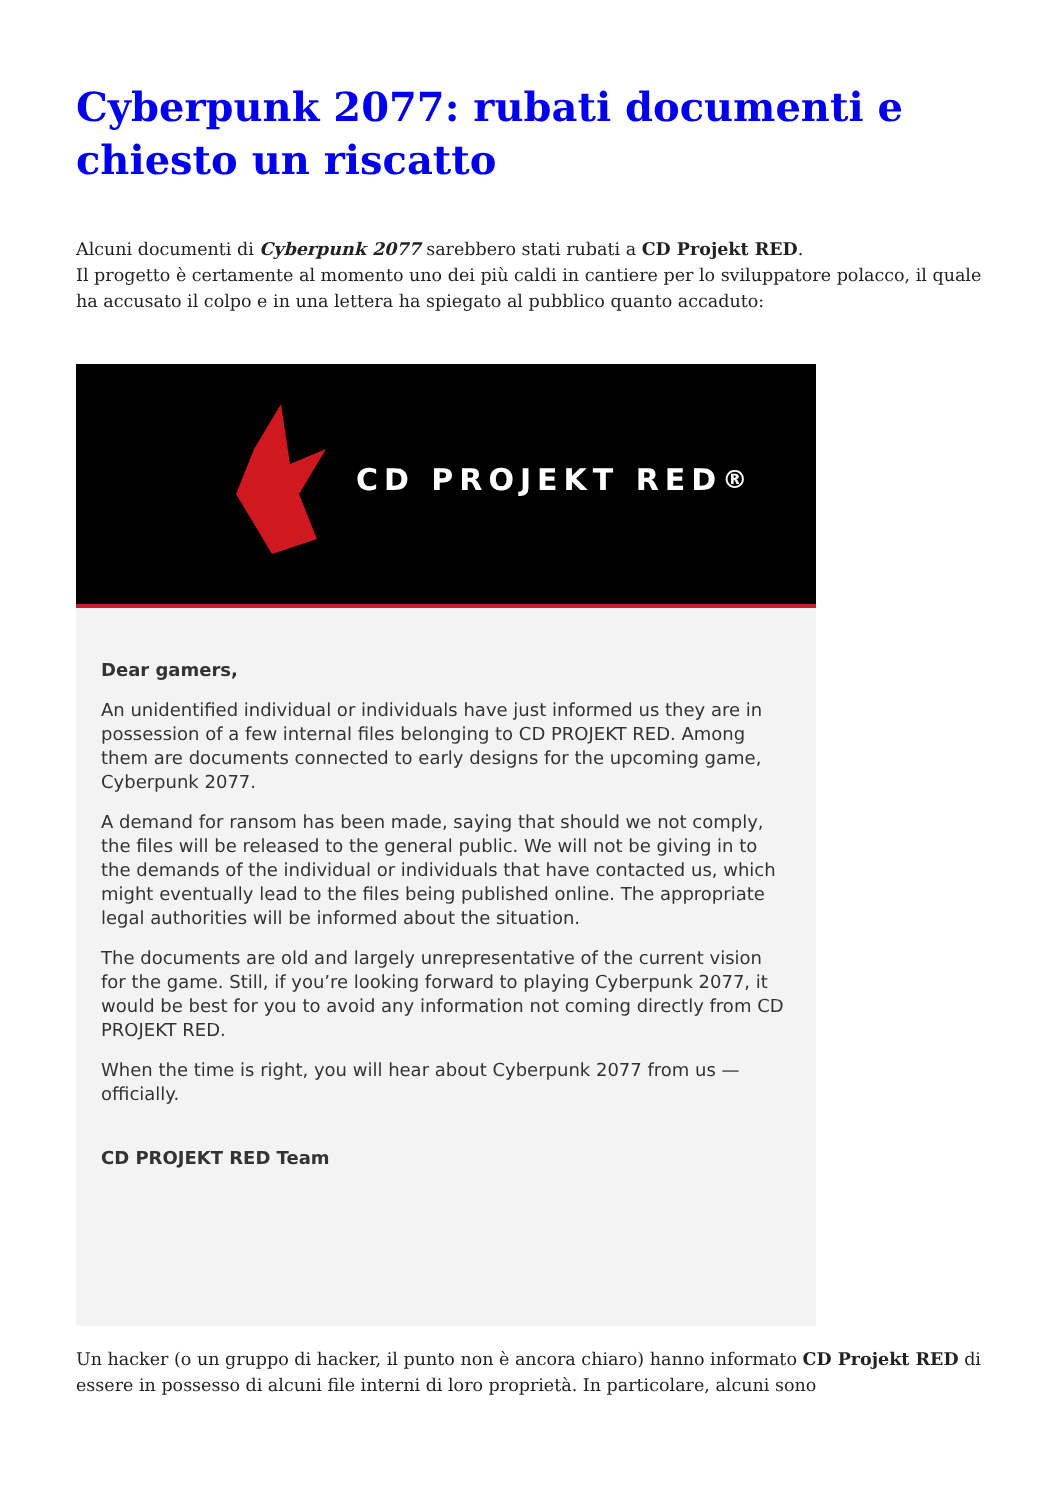Cyberpunk 2077: rubati documenti e chiesto un riscatto
Alcuni documenti di Cyberpunk 2077 sarebbero stati rubati a CD Projekt RED.
Il progetto è certamente al momento uno dei più caldi in cantiere per lo sviluppatore polacco, il quale ha accusato il colpo e in una lettera ha spiegato al pubblico quanto accaduto:
CD PROJEKT RED<sup>®</sup>
Dear gamers,
An unidentified individual or individuals have just informed us they are in possession of a few internal files belonging to CD PROJEKT RED. Among them are documents connected to early designs for the upcoming game, Cyberpunk 2077.
A demand for ransom has been made, saying that should we not comply, the files will be released to the general public. We will not be giving in to the demands of the individual or individuals that have contacted us, which might eventually lead to the files being published online. The appropriate legal authorities will be informed about the situation.
The documents are old and largely unrepresentative of the current vision for the game. Still, if you’re looking forward to playing Cyberpunk 2077, it would be best for you to avoid any information not coming directly from CD PROJEKT RED.
When the time is right, you will hear about Cyberpunk 2077 from us — officially.
CD PROJEKT RED Team
Un hacker (o un gruppo di hacker, il punto non è ancora chiaro) hanno informato CD Projekt RED di essere in possesso di alcuni file interni di loro proprietà. In particolare, alcuni sono